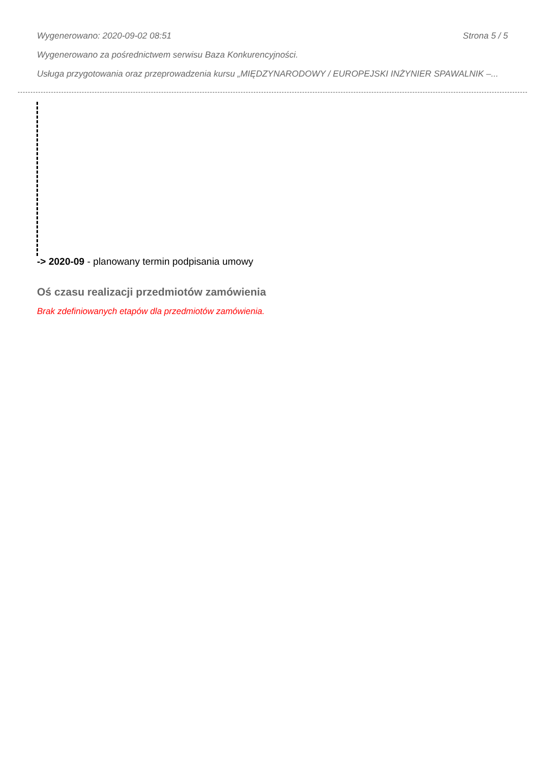Wygenerowano: 2020-09-02 08:51 Strona 5 / 5
Wygenerowano za pośrednictwem serwisu Baza Konkurencyjności.
Usługa przygotowania oraz przeprowadzenia kursu „MIĘDZYNARODOWY / EUROPEJSKI INŻYNIER SPAWALNIK –...
-> 2020-09 - planowany termin podpisania umowy
Oś czasu realizacji przedmiotów zamówienia
Brak zdefiniowanych etapów dla przedmiotów zamówienia.